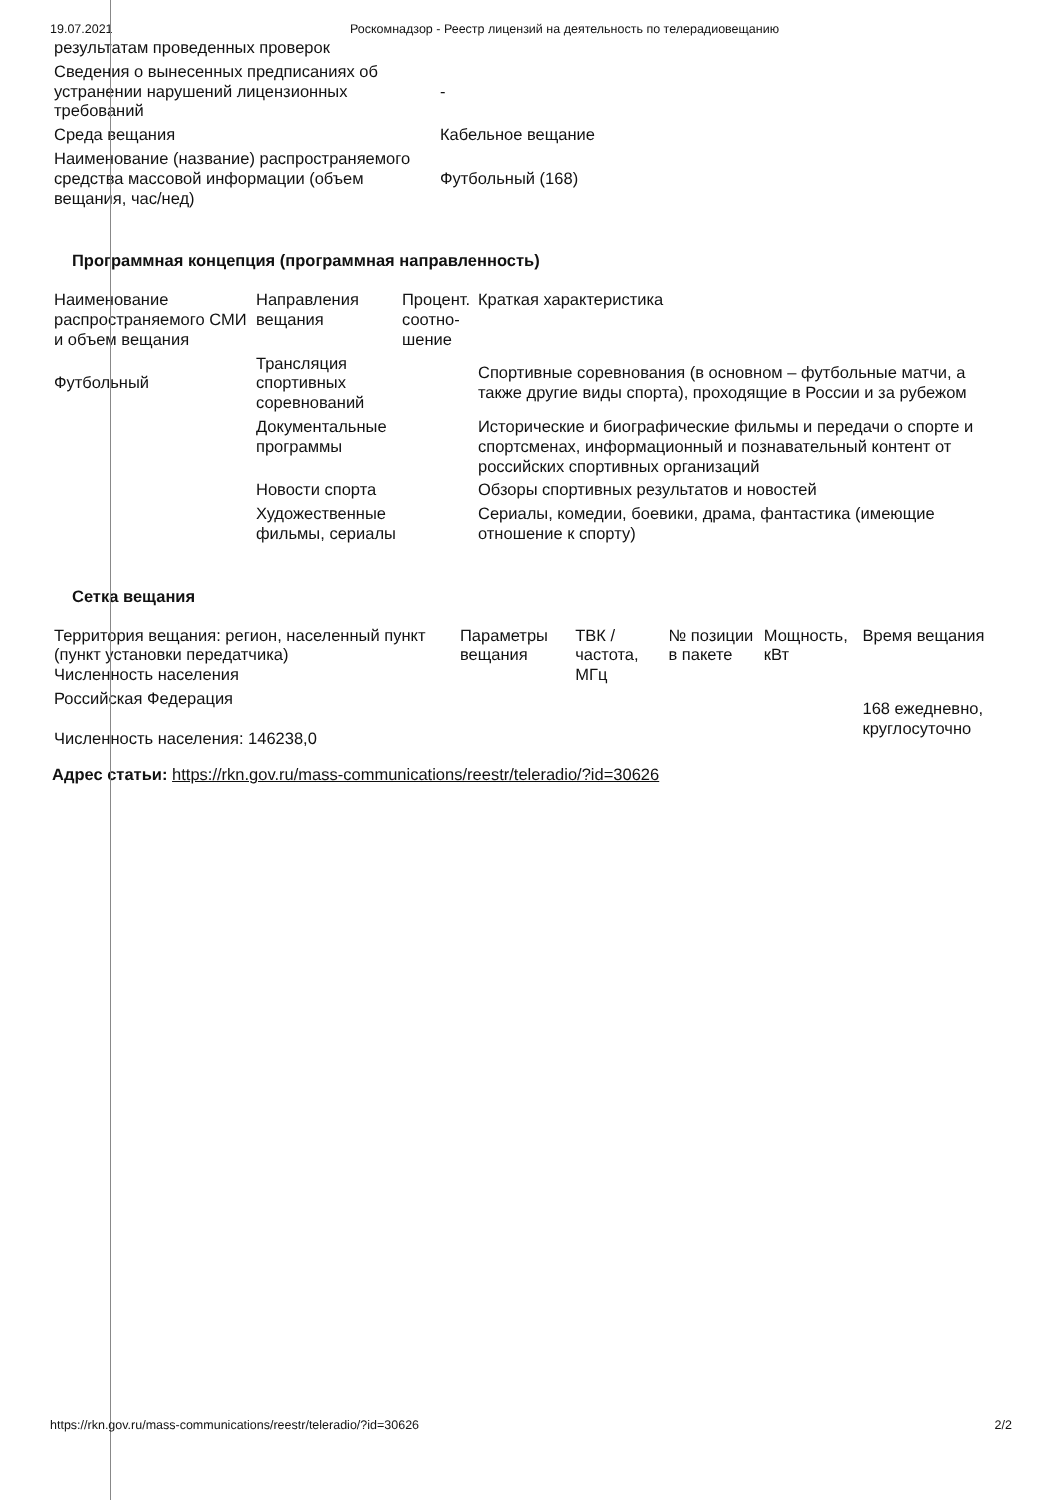19.07.2021 Роскомнадзор - Реестр лицензий на деятельность по телерадиовещанию
| результатам проведенных проверок | |
| Сведения о вынесенных предписаниях об устранении нарушений лицензионных требований | - |
| Среда вещания | Кабельное вещание |
| Наименование (название) распространяемого средства массовой информации (объем вещания, час/нед) | Футбольный (168) |
Программная концепция (программная направленность)
| Наименование распространяемого СМИ и объем вещания | Направления вещания | Процент. соотно-шение | Краткая характеристика |
| --- | --- | --- | --- |
| Футбольный | Трансляция спортивных соревнований | | Спортивные соревнования (в основном – футбольные матчи, а также другие виды спорта), проходящие в России и за рубежом |
| | Документальные программы | | Исторические и биографические фильмы и передачи о спорте и спортсменах, информационный и познавательный контент от российских спортивных организаций |
| | Новости спорта | | Обзоры спортивных результатов и новостей |
| | Художественные фильмы, сериалы | | Сериалы, комедии, боевики, драма, фантастика (имеющие отношение к спорту) |
Сетка вещания
| Территория вещания: регион, населенный пункт (пункт установки передатчика) Численность населения | Параметры вещания | ТВК / частота, МГц | № позиции в пакете | Мощность, кВт | Время вещания |
| --- | --- | --- | --- | --- | --- |
| Российская Федерация Численность населения: 146238,0 | | | | | 168 ежедневно, круглосуточно |
Адрес статьи: https://rkn.gov.ru/mass-communications/reestr/teleradio/?id=30626
https://rkn.gov.ru/mass-communications/reestr/teleradio/?id=30626 2/2